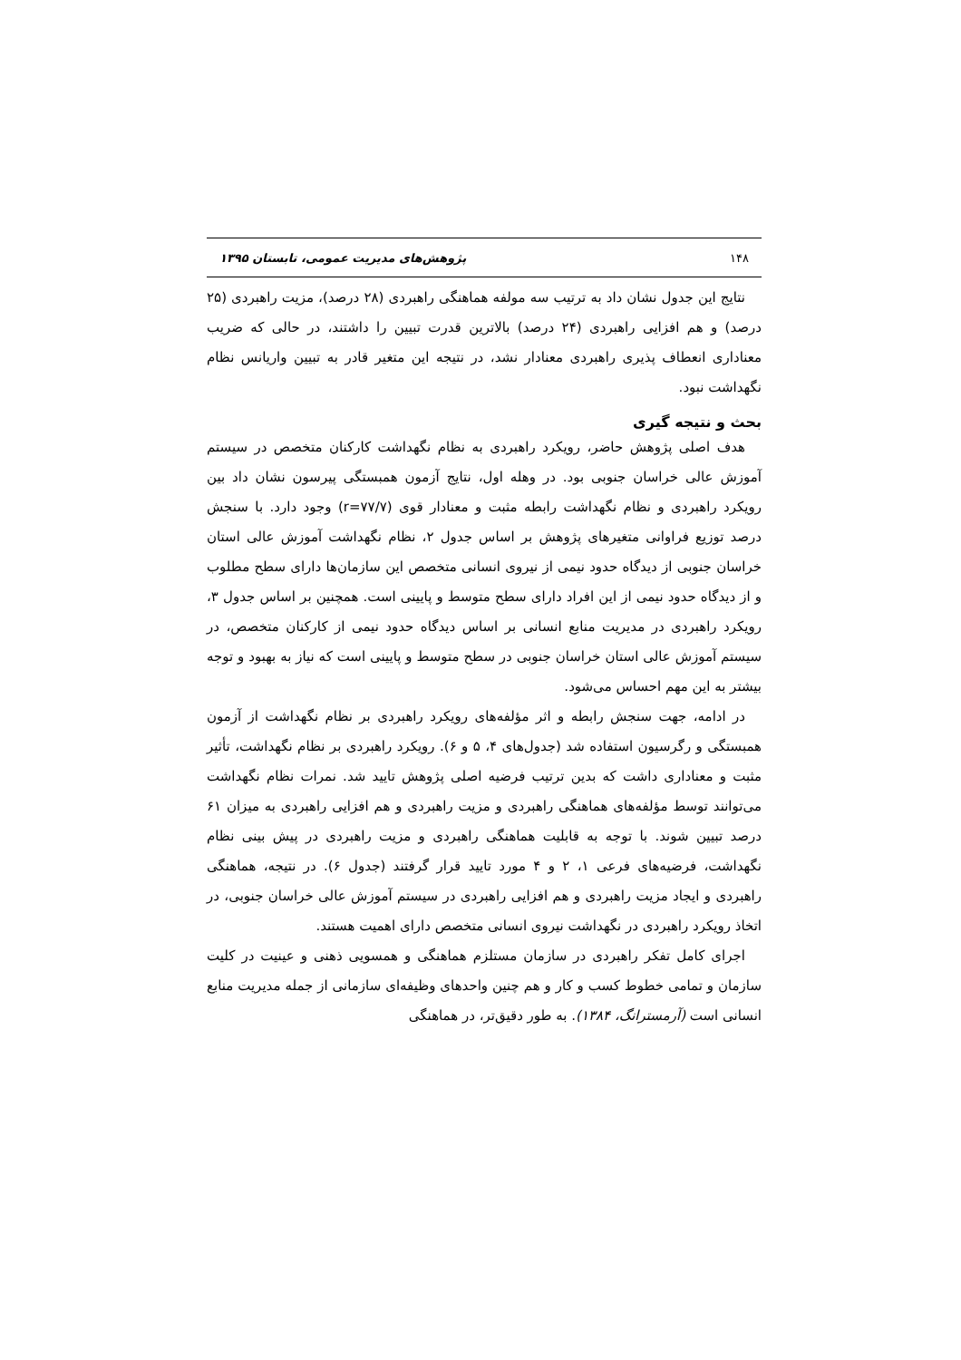۱۴۸ پژوهش‌های مدیریت عمومی، تابستان ۱۳۹۵
نتایج این جدول نشان داد به ترتیب سه مولفه هماهنگی راهبردی (۲۸ درصد)، مزیت راهبردی (۲۵ درصد) و هم افزایی راهبردی (۲۴ درصد) بالاترین قدرت تبیین را داشتند، در حالی که ضریب معناداری انعطاف پذیری راهبردی معنادار نشد، در نتیجه این متغیر قادر به تبیین واریانس نظام نگهداشت نبود.
بحث و نتیجه گیری
هدف اصلی پژوهش حاضر، رویکرد راهبردی به نظام نگهداشت کارکنان متخصص در سیستم آموزش عالی خراسان جنوبی بود. در وهله اول، نتایج آزمون همبستگی پیرسون نشان داد بین رویکرد راهبردی و نظام نگهداشت رابطه مثبت و معنادار قوی (r=۷۷/۷) وجود دارد. با سنجش درصد توزیع فراوانی متغیرهای پژوهش بر اساس جدول ۲، نظام نگهداشت آموزش عالی استان خراسان جنوبی از دیدگاه حدود نیمی از نیروی انسانی متخصص این سازمان‌ها دارای سطح مطلوب و از دیدگاه حدود نیمی از این افراد دارای سطح متوسط و پایینی است. همچنین بر اساس جدول ۳، رویکرد راهبردی در مدیریت منابع انسانی بر اساس دیدگاه حدود نیمی از کارکنان متخصص، در سیستم آموزش عالی استان خراسان جنوبی در سطح متوسط و پایینی است که نیاز به بهبود و توجه بیشتر به این مهم احساس می‌شود.
در ادامه، جهت سنجش رابطه و اثر مؤلفه‌های رویکرد راهبردی بر نظام نگهداشت از آزمون همبستگی و رگرسیون استفاده شد (جدول‌های ۴، ۵ و ۶). رویکرد راهبردی بر نظام نگهداشت، تأثیر مثبت و معناداری داشت که بدین ترتیب فرضیه اصلی پژوهش تایید شد. نمرات نظام نگهداشت می‌توانند توسط مؤلفه‌های هماهنگی راهبردی و مزیت راهبردی و هم افزایی راهبردی به میزان ۶۱ درصد تبیین شوند. با توجه به قابلیت هماهنگی راهبردی و مزیت راهبردی در پیش بینی نظام نگهداشت، فرضیه‌های فرعی ۱، ۲ و ۴ مورد تایید قرار گرفتند (جدول ۶). در نتیجه، هماهنگی راهبردی و ایجاد مزیت راهبردی و هم افزایی راهبردی در سیستم آموزش عالی خراسان جنوبی، در اتخاذ رویکرد راهبردی در نگهداشت نیروی انسانی متخصص دارای اهمیت هستند.
اجرای کامل تفکر راهبردی در سازمان مستلزم هماهنگی و همسویی ذهنی و عینیت در کلیت سازمان و تمامی خطوط کسب و کار و هم چنین واحدهای وظیفه‌ای سازمانی از جمله مدیریت منابع انسانی است (آرمسترانگ، ۱۳۸۴). به طور دقیق‌تر، در هماهنگی